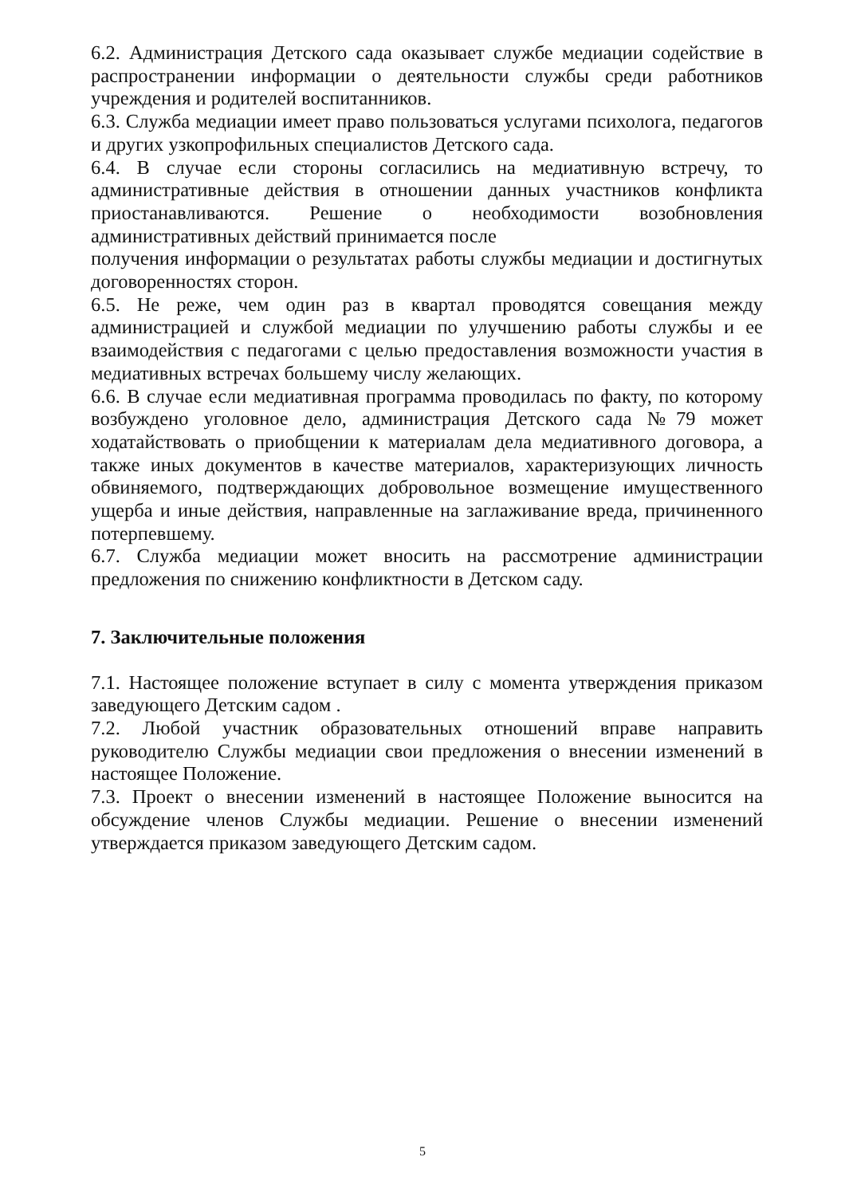6.2. Администрация Детского сада оказывает службе медиации содействие в распространении информации о деятельности службы среди работников учреждения и родителей воспитанников.
6.3. Служба медиации имеет право пользоваться услугами психолога, педагогов и других узкопрофильных специалистов Детского сада.
6.4. В случае если стороны согласились на медиативную встречу, то административные действия в отношении данных участников конфликта приостанавливаются. Решение о необходимости возобновления административных действий принимается после
получения информации о результатах работы службы медиации и достигнутых договоренностях сторон.
6.5. Не реже, чем один раз в квартал проводятся совещания между администрацией и службой медиации по улучшению работы службы и ее взаимодействия с педагогами с целью предоставления возможности участия в медиативных встречах большему числу желающих.
6.6. В случае если медиативная программа проводилась по факту, по которому возбуждено уголовное дело, администрация Детского сада №79 может ходатайствовать о приобщении к материалам дела медиативного договора, а также иных документов в качестве материалов, характеризующих личность обвиняемого, подтверждающих добровольное возмещение имущественного ущерба и иные действия, направленные на заглаживание вреда, причиненного потерпевшему.
6.7. Служба медиации может вносить на рассмотрение администрации предложения по снижению конфликтности в Детском саду.
7. Заключительные положения
7.1. Настоящее положение вступает в силу с момента утверждения приказом заведующего Детским садом .
7.2. Любой участник образовательных отношений вправе направить руководителю Службы медиации свои предложения о внесении изменений в настоящее Положение.
7.3. Проект о внесении изменений в настоящее Положение выносится на обсуждение членов Службы медиации. Решение о внесении изменений утверждается приказом заведующего Детским садом.
5